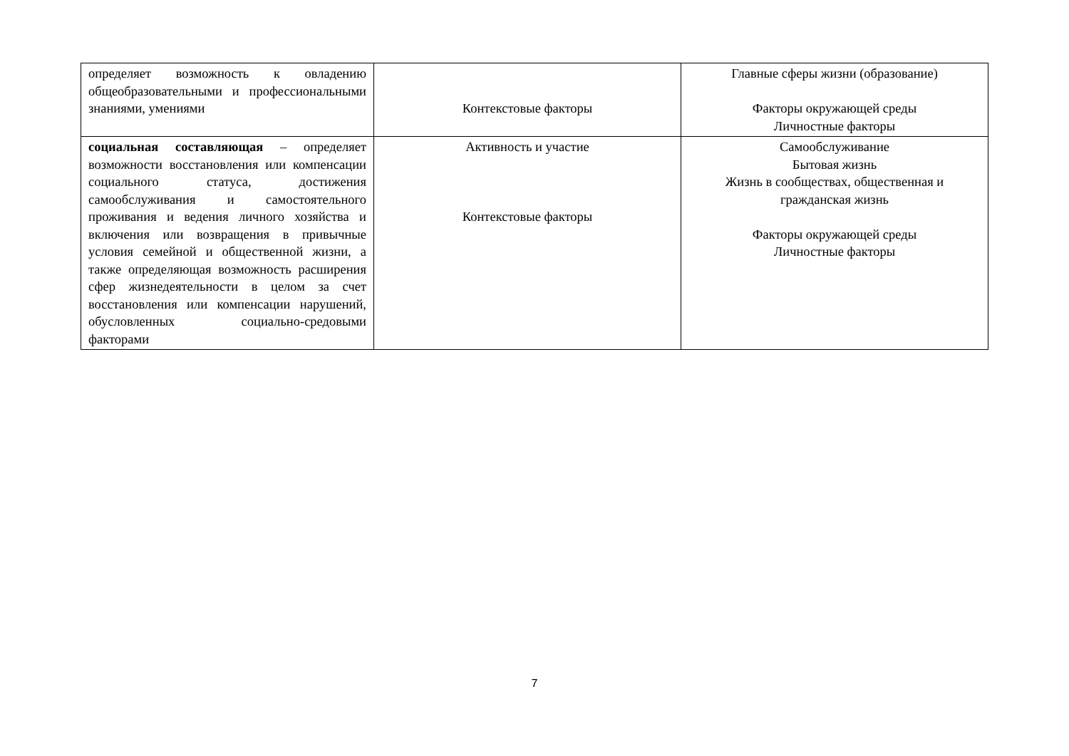| определяет возможность к овладению общеобразовательными и профессиональными знаниями, умениями | Контекстовые факторы | Главные сферы жизни (образование) Факторы окружающей среды Личностные факторы |
| социальная составляющая – определяет возможности восстановления или компенсации социального статуса, достижения самообслуживания и самостоятельного проживания и ведения личного хозяйства и включения или возвращения в привычные условия семейной и общественной жизни, а также определяющая возможность расширения сфер жизнедеятельности в целом за счет восстановления или компенсации нарушений, обусловленных социально-средовыми факторами | Активность и участие Контекстовые факторы | Самообслуживание Бытовая жизнь Жизнь в сообществах, общественная и гражданская жизнь Факторы окружающей среды Личностные факторы |
7